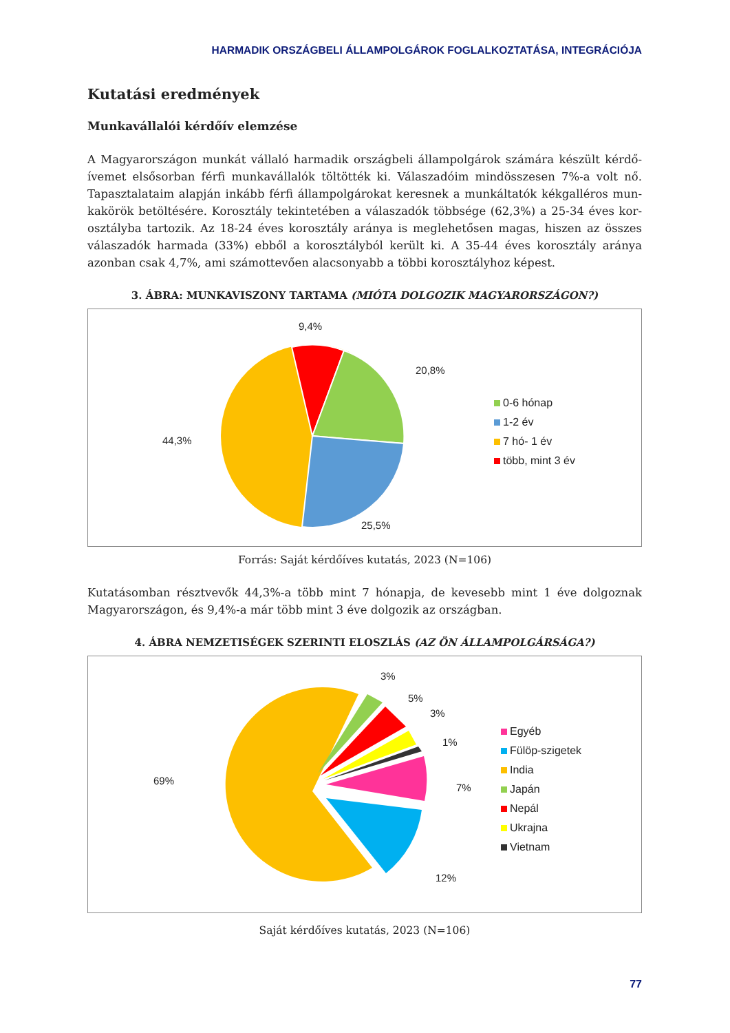HARMADIK ORSZÁGBELI ÁLLAMPOLGÁROK FOGLALKOZTATÁSA, INTEGRÁCIÓJA
Kutatási eredmények
Munkavállalói kérdőív elemzése
A Magyarországon munkát vállaló harmadik országbeli állampolgárok számára készült kérdő­ívemet elsősorban férfi munkavállalók töltötték ki. Válaszadóim mindösszesen 7%-a volt nő. Tapasztalataim alapján inkább férfi állampolgárokat keresnek a munkáltatók kékgalléros mun­kakörök betöltésére. Korosztály tekintetében a válaszadók többsége (62,3%) a 25-34 éves kor­osztályba tartozik. Az 18-24 éves korosztály aránya is meglehetősen magas, hiszen az összes vá­laszadók harmada (33%) ebből a korosztályból került ki. A 35-44 éves korosztály aránya azonban csak 4,7%, ami számottevően alacsonyabb a többi korosztályhoz képest.
3. ÁBRA: MUNKAVISZONY TARTAMA (MIÓTA DOLGOZIK MAGYARORSZÁGON?)
9,4%
20,8%
44,3%
25,5%
0-6 hónap
1-2 év
7 hó- 1 év
több, mint 3 év
Forrás: Saját kérdőíves kutatás, 2023 (N=106)
Kutatásomban résztvevők 44,3%-a több mint 7 hónapja, de kevesebb mint 1 éve dolgoznak Magyarországon, és 9,4%-a már több mint 3 éve dolgozik az országban.
4. ÁBRA NEMZETISÉGEK SZERINTI ELOSZLÁS (AZ ÖN ÁLLAMPOLGÁRSÁGA?)
3%
5%
3%
1%
69%
7%
12%
Egyéb
Fülöp-szigetek
India
Japán
Nepál
Ukrajna
Vietnam
Saját kérdőíves kutatás, 2023 (N=106)
77